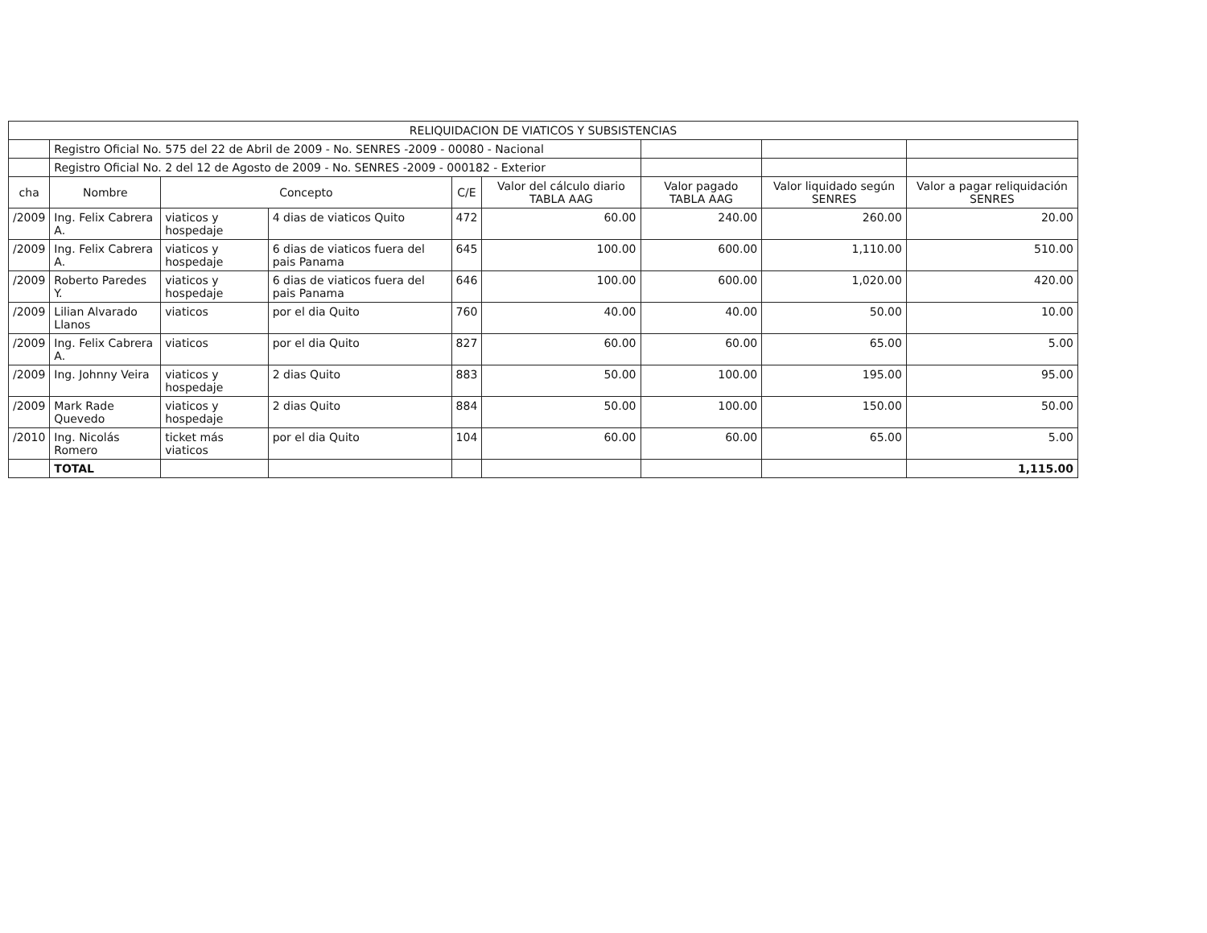| RELIQUIDACION DE VIATICOS Y SUBSISTENCIAS | | | | | | | | |
| | Registro Oficial No. 575 del 22 de Abril de 2009 - No. SENRES -2009 - 00080 - Nacional | | | | | | | |
| | Registro Oficial No. 2 del 12 de Agosto de 2009 - No. SENRES -2009 - 000182 - Exterior | | | | | | | |
| cha | Nombre | Concepto | | C/E | Valor del cálculo diario TABLA AAG | Valor pagado TABLA AAG | Valor liquidado según SENRES | Valor a pagar reliquidación SENRES |
| /2009 | Ing. Felix Cabrera A. | viaticos y hospedaje | 4 dias de viaticos Quito | 472 | 60.00 | 240.00 | 260.00 | 20.00 |
| /2009 | Ing. Felix Cabrera A. | viaticos y hospedaje | 6 dias de viaticos fuera del pais Panama | 645 | 100.00 | 600.00 | 1,110.00 | 510.00 |
| /2009 | Roberto Paredes Y. | viaticos y hospedaje | 6 dias de viaticos fuera del pais Panama | 646 | 100.00 | 600.00 | 1,020.00 | 420.00 |
| /2009 | Lilian Alvarado Llanos | viaticos | por el dia Quito | 760 | 40.00 | 40.00 | 50.00 | 10.00 |
| /2009 | Ing. Felix Cabrera A. | viaticos | por el dia Quito | 827 | 60.00 | 60.00 | 65.00 | 5.00 |
| /2009 | Ing. Johnny Veira | viaticos y hospedaje | 2 dias Quito | 883 | 50.00 | 100.00 | 195.00 | 95.00 |
| /2009 | Mark Rade Quevedo | viaticos y hospedaje | 2 dias Quito | 884 | 50.00 | 100.00 | 150.00 | 50.00 |
| /2010 | Ing. Nicolás Romero | ticket más viaticos | por el dia Quito | 104 | 60.00 | 60.00 | 65.00 | 5.00 |
| | TOTAL | | | | | | | 1,115.00 |